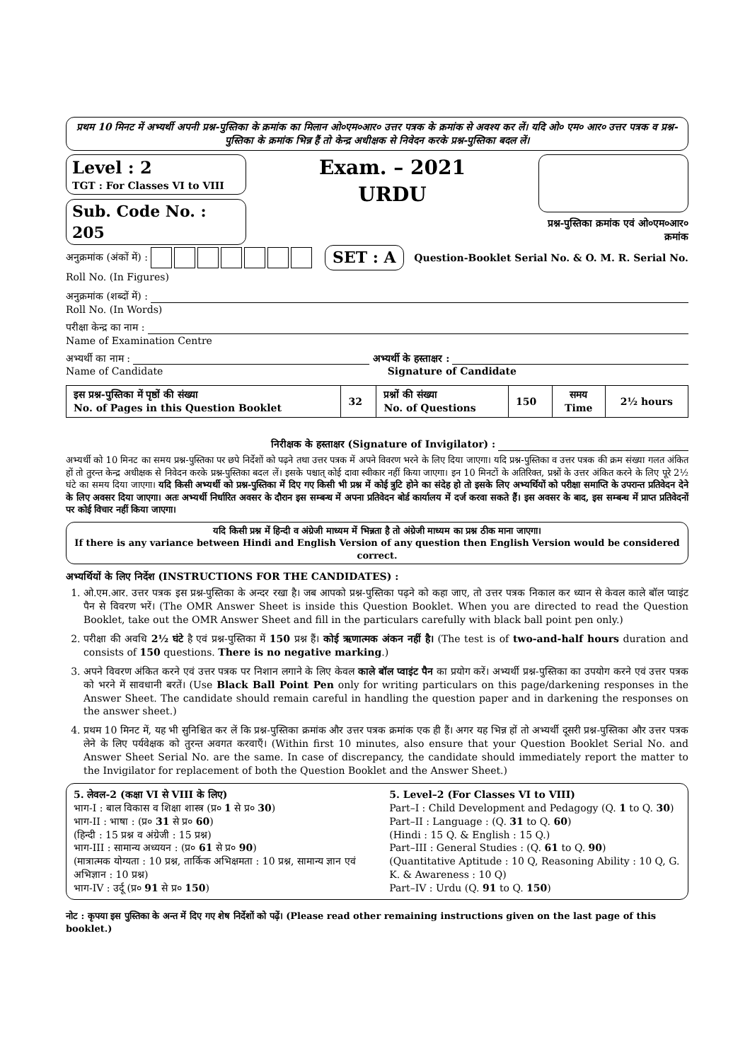प्रथम 10 मिनट में अभ्यर्थी अपनी प्रश्न-पुस्तिका के क्रमांक का मिलान ओ०एम०आर० उत्तर पत्रक के क्रमांक से अवश्य कर लें। यदि ओ० एम० आर० उत्तर पत्रक व प्रश्न-पुस्तिका के क्रमांक भिन्न हैं तो केन्द्र अधीक्षक से निवेदन करके प्रश्न-पुस्तिका बदल लें।
Level : 2
TGT : For Classes VI to VIII
Sub. Code No. : 205
Exam. – 2021
URDU
प्रश्न-पुस्तिका क्रमांक एवं ओ०एम०आर० क्रमांक
अनुक्रमांक (अंकों में) :
SET : A
Question-Booklet Serial No. & O. M. R. Serial No.
Roll No. (In Figures)
अनुक्रमांक (शब्दों में) :
Roll No. (In Words)
परीक्षा केन्द्र का नाम :
Name of Examination Centre
अभ्यर्थी का नाम : अभ्यर्थी के हस्ताक्षर :
Name of Candidate Signature of Candidate
| इस प्रश्न-पुस्तिका में पृष्ठों की संख्या No. of Pages in this Question Booklet | 32 | प्रश्नों की संख्या No. of Questions | 150 | समय Time | 2½ hours |
निरीक्षक के हस्ताक्षर (Signature of Invigilator) :
अभ्यर्थी को 10 मिनट का समय प्रश्न-पुस्तिका पर छपे निर्देशों को पढ़ने तथा उत्तर पत्रक में अपने विवरण भरने के लिए दिया जाएगा। यदि प्रश्न-पुस्तिका व उत्तर पत्रक की क्रम संख्या गलत अंकित हों तो तुरन्त केन्द्र अधीक्षक से निवेदन करके प्रश्न-पुस्तिका बदल लें। इसके पश्चात् कोई दावा स्वीकार नहीं किया जाएगा। इन 10 मिनटों के अतिरिक्त, प्रश्नों के उत्तर अंकित करने के लिए पूरे 2½ घंटे का समय दिया जाएगा। यदि किसी अभ्यर्थी को प्रश्न-पुस्तिका में दिए गए किसी भी प्रश्न में कोई त्रुटि होने का संदेह हो तो इसके लिए अभ्यर्थियों को परीक्षा समाप्ति के उपरान्त प्रतिवेदन देने के लिए अवसर दिया जाएगा। अतः अभ्यर्थी निर्धारित अवसर के दौरान इस सम्बन्ध में अपना प्रतिवेदन बोर्ड कार्यालय में दर्ज करवा सकते हैं। इस अवसर के बाद, इस सम्बन्ध में प्राप्त प्रतिवेदनों पर कोई विचार नहीं किया जाएगा।
यदि किसी प्रश्न में हिन्दी व अंग्रेजी माध्यम में भिन्नता है तो अंग्रेजी माध्यम का प्रश्न ठीक माना जाएगा।
If there is any variance between Hindi and English Version of any question then English Version would be considered correct.
अभ्यर्थियों के लिए निर्देश (INSTRUCTIONS FOR THE CANDIDATES) :
1. ओ.एम.आर. उत्तर पत्रक इस प्रश्न-पुस्तिका के अन्दर रखा है। जब आपको प्रश्न-पुस्तिका पढ़ने को कहा जाए, तो उत्तर पत्रक निकाल कर ध्यान से केवल काले बॉल प्वाइंट पैन से विवरण भरें। (The OMR Answer Sheet is inside this Question Booklet. When you are directed to read the Question Booklet, take out the OMR Answer Sheet and fill in the particulars carefully with black ball point pen only.)
2. परीक्षा की अवधि 2½ घंटे है एवं प्रश्न-पुस्तिका में 150 प्रश्न हैं। कोई ऋणात्मक अंकन नहीं है। (The test is of two-and-half hours duration and consists of 150 questions. There is no negative marking.)
3. अपने विवरण अंकित करने एवं उत्तर पत्रक पर निशान लगाने के लिए केवल काले बॉल प्वाइंट पैन का प्रयोग करें। अभ्यर्थी प्रश्न-पुस्तिका का उपयोग करने एवं उत्तर पत्रक को भरने में सावधानी बरतें। (Use Black Ball Point Pen only for writing particulars on this page/darkening responses in the Answer Sheet. The candidate should remain careful in handling the question paper and in darkening the responses on the answer sheet.)
4. प्रथम 10 मिनट में, यह भी सुनिश्चित कर लें कि प्रश्न-पुस्तिका क्रमांक और उत्तर पत्रक क्रमांक एक ही हैं। अगर यह भिन्न हों तो अभ्यर्थी दूसरी प्रश्न-पुस्तिका और उत्तर पत्रक लेने के लिए पर्यवेक्षक को तुरन्त अवगत करवाएँ। (Within first 10 minutes, also ensure that your Question Booklet Serial No. and Answer Sheet Serial No. are the same. In case of discrepancy, the candidate should immediately report the matter to the Invigilator for replacement of both the Question Booklet and the Answer Sheet.)
5. लेवल-2 (कक्षा VI से VIII के लिए)
भाग-I : बाल विकास व शिक्षा शास्त्र (प्र० 1 से प्र० 30)
भाग-II : भाषा : (प्र० 31 से प्र० 60)
(हिन्दी : 15 प्रश्न व अंग्रेजी : 15 प्रश्न)
भाग-III : सामान्य अध्ययन : (प्र० 61 से प्र० 90)
(मात्रात्मक योग्यता : 10 प्रश्न, तार्किक अभिक्षमता : 10 प्रश्न, सामान्य ज्ञान एवं अभिज्ञान : 10 प्रश्न)
भाग-IV : उर्दू (प्र० 91 से प्र० 150)
5. Level–2 (For Classes VI to VIII)
Part–I : Child Development and Pedagogy (Q. 1 to Q. 30)
Part–II : Language : (Q. 31 to Q. 60)
(Hindi : 15 Q. & English : 15 Q.)
Part–III : General Studies : (Q. 61 to Q. 90)
(Quantitative Aptitude : 10 Q, Reasoning Ability : 10 Q, G. K. & Awareness : 10 Q)
Part–IV : Urdu (Q. 91 to Q. 150)
नोट : कृपया इस पुस्तिका के अन्त में दिए गए शेष निर्देशों को पढ़ें। (Please read other remaining instructions given on the last page of this booklet.)